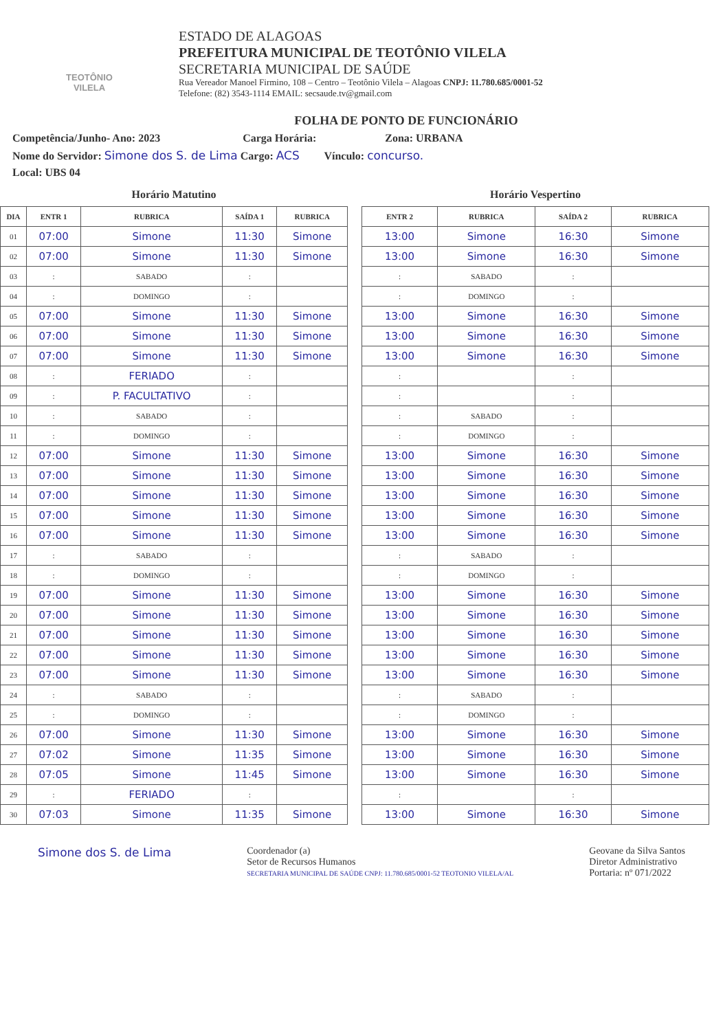TEOTÔNIO VILELA
ESTADO DE ALAGOAS
PREFEITURA MUNICIPAL DE TEOTÔNIO VILELA
SECRETARIA MUNICIPAL DE SAÚDE
Rua Vereador Manoel Firmino, 108 – Centro – Teotônio Vilela – Alagoas CNPJ: 11.780.685/0001-52
Telefone: (82) 3543-1114 EMAIL: secsaude.tv@gmail.com
FOLHA DE PONTO DE FUNCIONÁRIO
Competência/Junho- Ano: 2023 Carga Horária: Zona: URBANA
Nome do Servidor: Simone dos S. de Lima Cargo: ACS Vínculo: concurso.
Local: UBS 04
Horário Matutino
| DIA | ENTR 1 | RUBRICA | SAÍDA 1 | RUBRICA |
| --- | --- | --- | --- | --- |
| 01 | 07:00 | Simone | 11:30 | Simone |
| 02 | 07:00 | Simone | 11:30 | Simone |
| 03 | : | SABADO | : | |
| 04 | : | DOMINGO | : | |
| 05 | 07:00 | Simone | 11:30 | Simone |
| 06 | 07:00 | Simone | 11:30 | Simone |
| 07 | 07:00 | Simone | 11:30 | Simone |
| 08 | : | FERIADO | : | |
| 09 | : | P. FACULTATIVO | : | |
| 10 | : | SABADO | : | |
| 11 | : | DOMINGO | : | |
| 12 | 07:00 | Simone | 11:30 | Simone |
| 13 | 07:00 | Simone | 11:30 | Simone |
| 14 | 07:00 | Simone | 11:30 | Simone |
| 15 | 07:00 | Simone | 11:30 | Simone |
| 16 | 07:00 | Simone | 11:30 | Simone |
| 17 | : | SABADO | : | |
| 18 | : | DOMINGO | : | |
| 19 | 07:00 | Simone | 11:30 | Simone |
| 20 | 07:00 | Simone | 11:30 | Simone |
| 21 | 07:00 | Simone | 11:30 | Simone |
| 22 | 07:00 | Simone | 11:30 | Simone |
| 23 | 07:00 | Simone | 11:30 | Simone |
| 24 | : | SABADO | : | |
| 25 | : | DOMINGO | : | |
| 26 | 07:00 | Simone | 11:30 | Simone |
| 27 | 07:02 | Simone | 11:35 | Simone |
| 28 | 07:05 | Simone | 11:45 | Simone |
| 29 | : | FERIADO | : | |
| 30 | 07:03 | Simone | 11:35 | Simone |
Horário Vespertino
| ENTR 2 | RUBRICA | SAÍDA 2 | RUBRICA |
| --- | --- | --- | --- |
| 13:00 | Simone | 16:30 | Simone |
| 13:00 | Simone | 16:30 | Simone |
| : | SABADO | : | |
| : | DOMINGO | : | |
| 13:00 | Simone | 16:30 | Simone |
| 13:00 | Simone | 16:30 | Simone |
| 13:00 | Simone | 16:30 | Simone |
| : | | : | |
| : | | : | |
| : | SABADO | : | |
| : | DOMINGO | : | |
| 13:00 | Simone | 16:30 | Simone |
| 13:00 | Simone | 16:30 | Simone |
| 13:00 | Simone | 16:30 | Simone |
| 13:00 | Simone | 16:30 | Simone |
| 13:00 | Simone | 16:30 | Simone |
| : | SABADO | : | |
| : | DOMINGO | : | |
| 13:00 | Simone | 16:30 | Simone |
| 13:00 | Simone | 16:30 | Simone |
| 13:00 | Simone | 16:30 | Simone |
| 13:00 | Simone | 16:30 | Simone |
| 13:00 | Simone | 16:30 | Simone |
| : | SABADO | : | |
| : | DOMINGO | : | |
| 13:00 | Simone | 16:30 | Simone |
| 13:00 | Simone | 16:30 | Simone |
| 13:00 | Simone | 16:30 | Simone |
| : | | : | |
| 13:00 | Simone | 16:30 | Simone |
Simone dos S. de Lima
Coordenador (a)
Setor de Recursos Humanos
SECRETARIA MUNICIPAL DE SAÚDE CNPJ: 11.780.685/0001-52 TEOTONIO VILELA/AL
Geovane da Silva Santos
Diretor Administrativo
Portaria: nº 071/2022